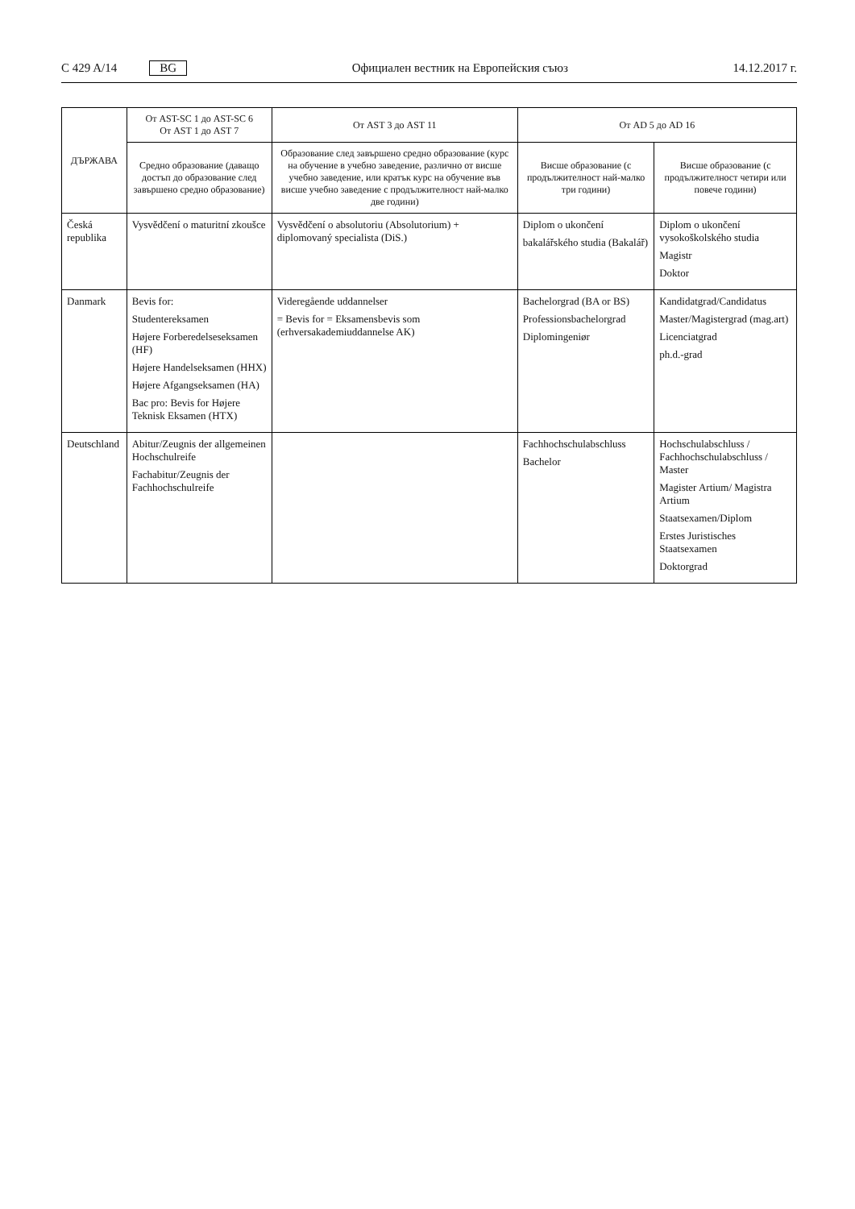C 429 A/14 BG Официален вестник на Европейския съюз 14.12.2017 г.
| ДЪРЖАВА | От AST-SC 1 до AST-SC 6 От AST 1 до AST 7 | От AST 3 до AST 11 | От AD 5 до AD 16 | |
| --- | --- | --- | --- | --- |
| | Средно образование (даващо достъп до образование след завършено средно образование) | Образование след завършено средно образование (курс на обучение в учебно заведение, различно от висше учебно заведение, или кратък курс на обучение във висше учебно заведение с продължителност най-малко две години) | Висше образование (с продължителност най-малко три години) | Висше образование (с продължителност четири или повече години) |
| Česká republika | Vysvědčení o maturitní zkoušce | Vysvědčení o absolutoriu (Absolutorium) + diplomovaný specialista (DiS.) | Diplom o ukončení bakalářského studia (Bakalář) | Diplom o ukončení vysokoškolského studia Magistr Doktor |
| Danmark | Bevis for: Studentereksamen Højere Forberedelseseksamen (HF) Højere Handelseksamen (HHX) Højere Afgangseksamen (HA) Bac pro: Bevis for Højere Teknisk Eksamen (HTX) | Videregående uddannelser = Bevis for = Eksamensbevis som (erhversakademiuddannelse AK) | Bachelorgrad (BA or BS) Professionsbachelorgrad Diplomingeniør | Kandidatgrad/Candidatus Master/Magistergrad (mag.art) Licenciatgrad ph.d.-grad |
| Deutschland | Abitur/Zeugnis der allgemeinen Hochschulreife Fachabitur/Zeugnis der Fachhochschulreife | | Fachhochschulabschluss Bachelor | Hochschulabschluss / Fachhochschulabschluss / Master Magister Artium/ Magistra Artium Staatsexamen/Diplom Erstes Juristisches Staatsexamen Doktorgrad |